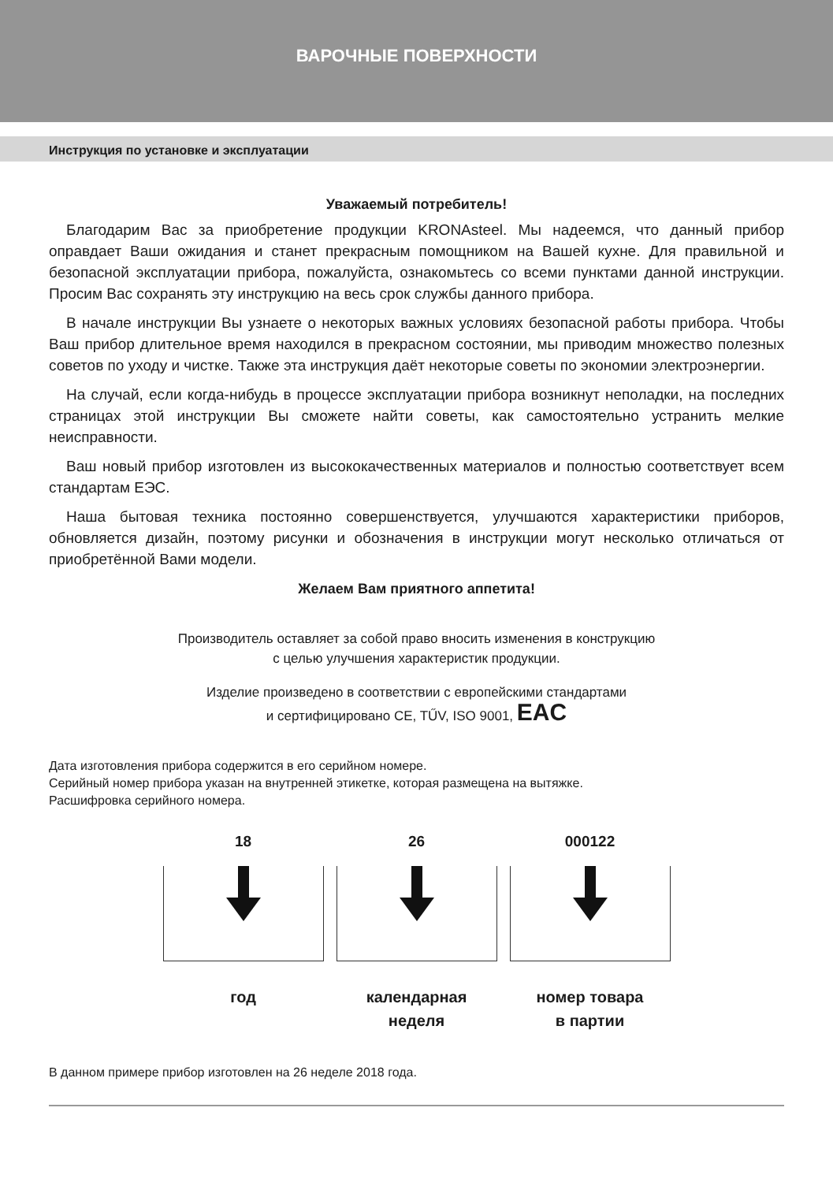ВАРОЧНЫЕ ПОВЕРХНОСТИ
Инструкция по установке и эксплуатации
Уважаемый потребитель!
Благодарим Вас за приобретение продукции KRONAsteel. Мы надеемся, что данный прибор оправдает Ваши ожидания и станет прекрасным помощником на Вашей кухне. Для правильной и безопасной эксплуатации прибора, пожалуйста, ознакомьтесь со всеми пунктами данной инструкции. Просим Вас сохранять эту инструкцию на весь срок службы данного прибора.
В начале инструкции Вы узнаете о некоторых важных условиях безопасной работы прибора. Чтобы Ваш прибор длительное время находился в прекрасном состоянии, мы приводим множество полезных советов по уходу и чистке. Также эта инструкция даёт некоторые советы по экономии электроэнергии.
На случай, если когда-нибудь в процессе эксплуатации прибора возникнут неполадки, на последних страницах этой инструкции Вы сможете найти советы, как самостоятельно устранить мелкие неисправности.
Ваш новый прибор изготовлен из высококачественных материалов и полностью соответствует всем стандартам ЕЭС.
Наша бытовая техника постоянно совершенствуется, улучшаются характеристики приборов, обновляется дизайн, поэтому рисунки и обозначения в инструкции могут несколько отличаться от приобретённой Вами модели.
Желаем Вам приятного аппетита!
Производитель оставляет за собой право вносить изменения в конструкцию
с целью улучшения характеристик продукции.
Изделие произведено в соответствии с европейскими стандартами
и сертифицировано CE, TŰV, ISO 9001, EAC
Дата изготовления прибора содержится в его серийном номере.
Серийный номер прибора указан на внутренней этикетке, которая размещена на вытяжке.
Расшифровка серийного номера.
18
год
26
календарная
неделя
000122
номер товара
в партии
В данном примере прибор изготовлен на 26 неделе 2018 года.